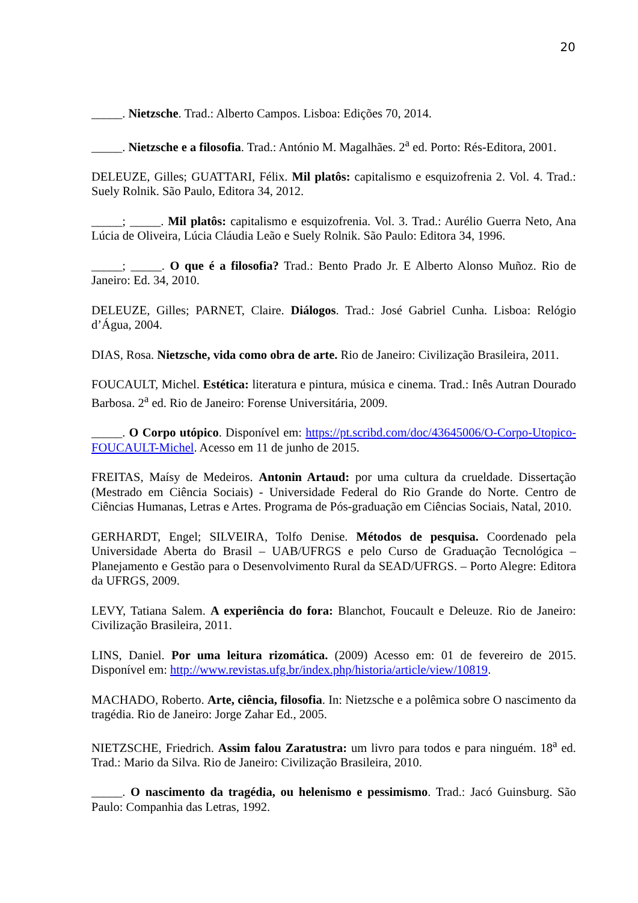20
_____. Nietzsche. Trad.: Alberto Campos. Lisboa: Edições 70, 2014.
_____. Nietzsche e a filosofia. Trad.: António M. Magalhães. 2<sup>a</sup> ed. Porto: Rés-Editora, 2001.
DELEUZE, Gilles; GUATTARI, Félix. Mil platôs: capitalismo e esquizofrenia 2. Vol. 4. Trad.: Suely Rolnik. São Paulo, Editora 34, 2012.
_____; _____. Mil platôs: capitalismo e esquizofrenia. Vol. 3. Trad.: Aurélio Guerra Neto, Ana Lúcia de Oliveira, Lúcia Cláudia Leão e Suely Rolnik. São Paulo: Editora 34, 1996.
_____; _____. O que é a filosofia? Trad.: Bento Prado Jr. E Alberto Alonso Muñoz. Rio de Janeiro: Ed. 34, 2010.
DELEUZE, Gilles; PARNET, Claire. Diálogos. Trad.: José Gabriel Cunha. Lisboa: Relógio d’Água, 2004.
DIAS, Rosa. Nietzsche, vida como obra de arte. Rio de Janeiro: Civilização Brasileira, 2011.
FOUCAULT, Michel. Estética: literatura e pintura, música e cinema. Trad.: Inês Autran Dourado Barbosa. 2<sup>a</sup> ed. Rio de Janeiro: Forense Universitária, 2009.
_____. O Corpo utópico. Disponível em: https://pt.scribd.com/doc/43645006/O-Corpo-Utopico-FOUCAULT-Michel. Acesso em 11 de junho de 2015.
FREITAS, Maísy de Medeiros. Antonin Artaud: por uma cultura da crueldade. Dissertação (Mestrado em Ciência Sociais) - Universidade Federal do Rio Grande do Norte. Centro de Ciências Humanas, Letras e Artes. Programa de Pós-graduação em Ciências Sociais, Natal, 2010.
GERHARDT, Engel; SILVEIRA, Tolfo Denise. Métodos de pesquisa. Coordenado pela Universidade Aberta do Brasil – UAB/UFRGS e pelo Curso de Graduação Tecnológica – Planejamento e Gestão para o Desenvolvimento Rural da SEAD/UFRGS. – Porto Alegre: Editora da UFRGS, 2009.
LEVY, Tatiana Salem. A experiência do fora: Blanchot, Foucault e Deleuze. Rio de Janeiro: Civilização Brasileira, 2011.
LINS, Daniel. Por uma leitura rizomática. (2009) Acesso em: 01 de fevereiro de 2015. Disponível em: http://www.revistas.ufg.br/index.php/historia/article/view/10819.
MACHADO, Roberto. Arte, ciência, filosofia. In: Nietzsche e a polêmica sobre O nascimento da tragédia. Rio de Janeiro: Jorge Zahar Ed., 2005.
NIETZSCHE, Friedrich. Assim falou Zaratustra: um livro para todos e para ninguém. 18<sup>a</sup> ed. Trad.: Mario da Silva. Rio de Janeiro: Civilização Brasileira, 2010.
_____. O nascimento da tragédia, ou helenismo e pessimismo. Trad.: Jacó Guinsburg. São Paulo: Companhia das Letras, 1992.